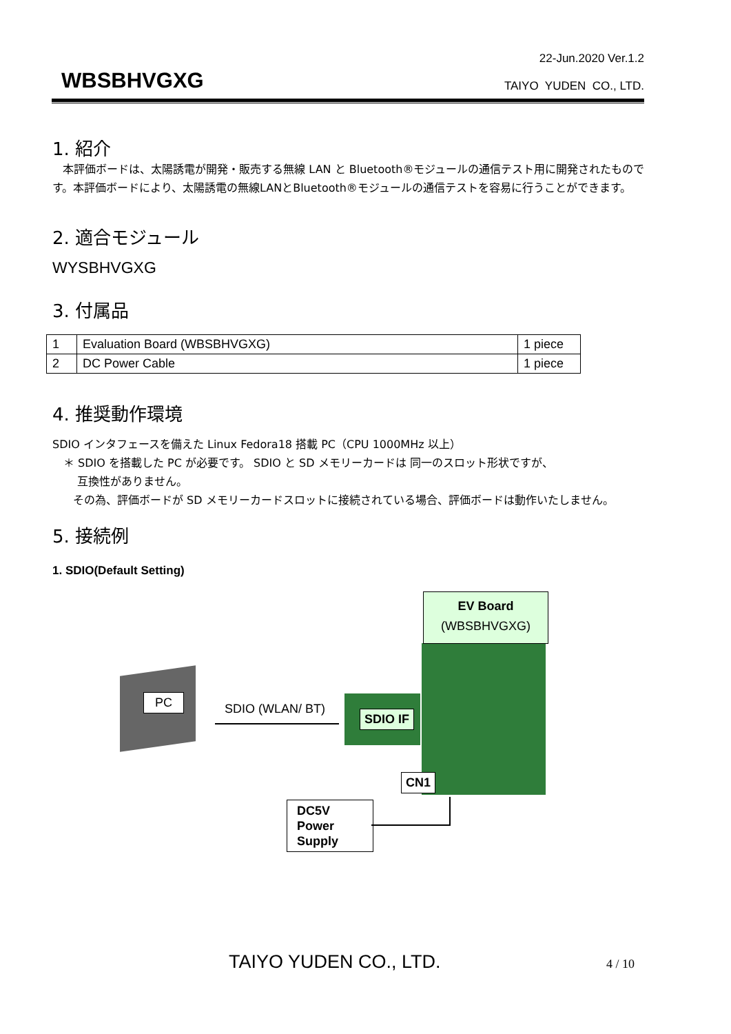22-Jun.2020 Ver.1.2
WBSBHVGXG
TAIYO YUDEN CO., LTD.
1. 紹介
本評価ボードは、太陽誘電が開発・販売する無線 LAN と Bluetooth®モジュールの通信テスト用に開発されたものです。本評価ボードにより、太陽誘電の無線LANとBluetooth®モジュールの通信テストを容易に行うことができます。
2. 適合モジュール
WYSBHVGXG
3. 付属品
| 1 | Evaluation Board (WBSBHVGXG) | 1 piece |
| 2 | DC Power Cable | 1 piece |
4. 推奨動作環境
SDIO インタフェースを備えた Linux Fedora18 搭載 PC（CPU 1000MHz 以上）
＊ SDIO を搭載した PC が必要です。 SDIO と SD メモリーカードは 同一のスロット形状ですが、
互換性がありません。
その為、評価ボードが SD メモリーカードスロットに接続されている場合、評価ボードは動作いたしません。
5. 接続例
1. SDIO(Default Setting)
EV Board
(WBSBHVGXG)
PC
SDIO (WLAN/ BT) SDIO IF
CN1
DC5V
Power
Supply
TAIYO YUDEN CO., LTD. 4 / 10